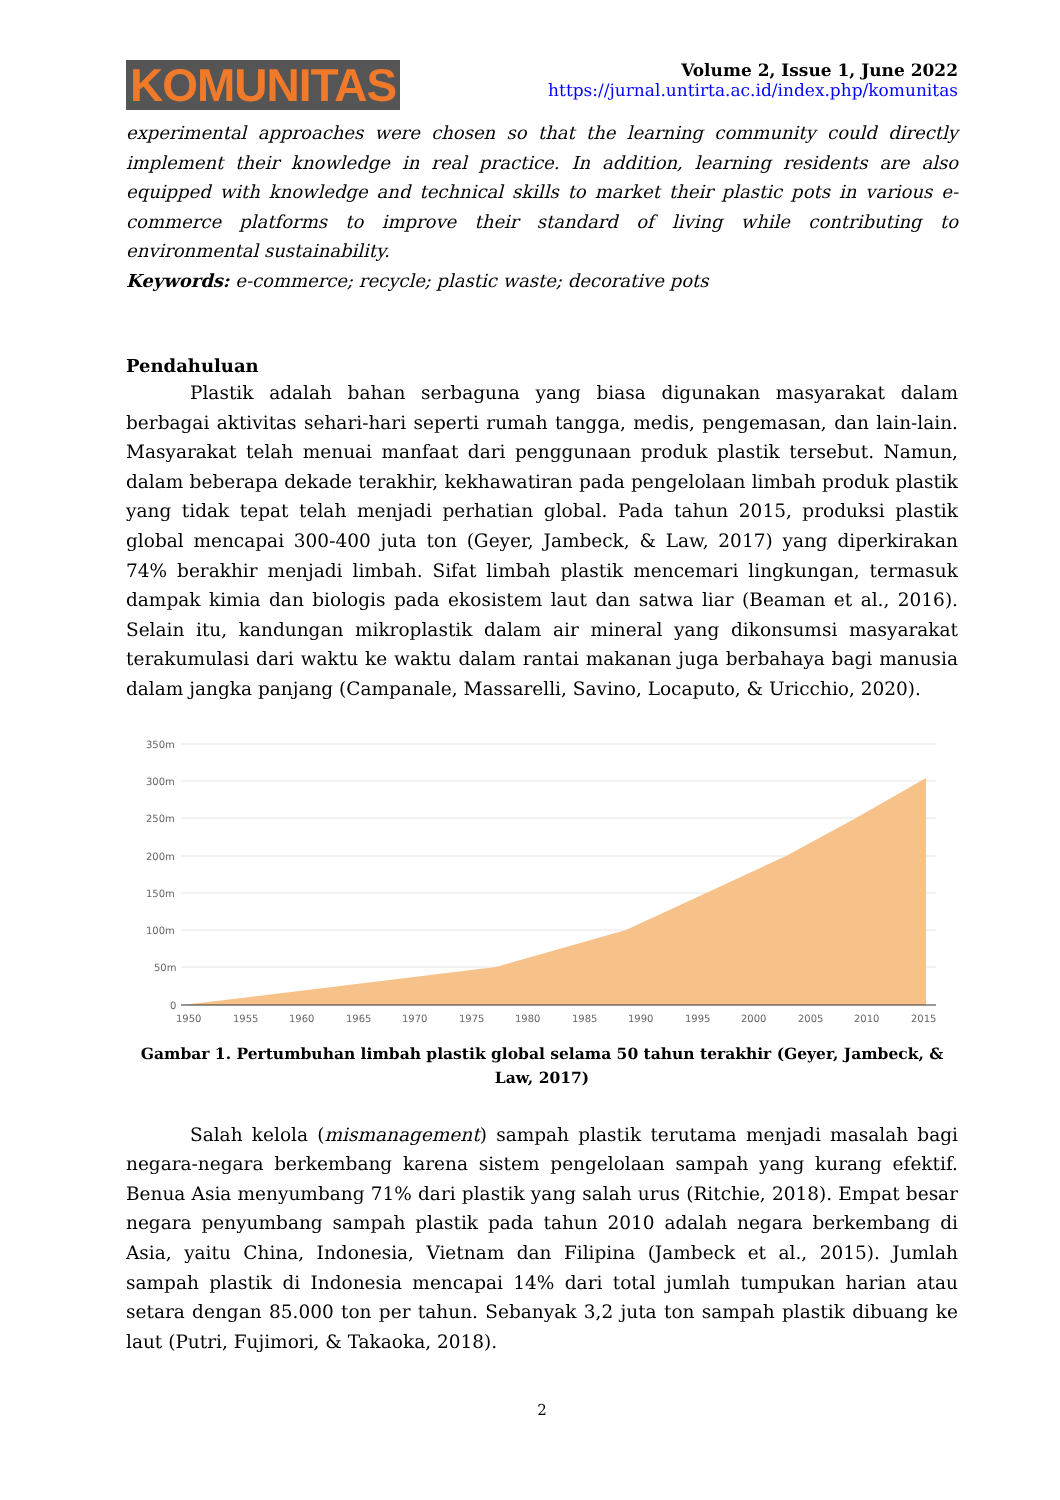KOMUNITAS
Volume 2, Issue 1, June 2022
https://jurnal.untirta.ac.id/index.php/komunitas
experimental approaches were chosen so that the learning community could directly implement their knowledge in real practice. In addition, learning residents are also equipped with knowledge and technical skills to market their plastic pots in various e-commerce platforms to improve their standard of living while contributing to environmental sustainability.
Keywords: e-commerce; recycle; plastic waste; decorative pots
Pendahuluan
Plastik adalah bahan serbaguna yang biasa digunakan masyarakat dalam berbagai aktivitas sehari-hari seperti rumah tangga, medis, pengemasan, dan lain-lain. Masyarakat telah menuai manfaat dari penggunaan produk plastik tersebut. Namun, dalam beberapa dekade terakhir, kekhawatiran pada pengelolaan limbah produk plastik yang tidak tepat telah menjadi perhatian global. Pada tahun 2015, produksi plastik global mencapai 300-400 juta ton (Geyer, Jambeck, & Law, 2017) yang diperkirakan 74% berakhir menjadi limbah. Sifat limbah plastik mencemari lingkungan, termasuk dampak kimia dan biologis pada ekosistem laut dan satwa liar (Beaman et al., 2016). Selain itu, kandungan mikroplastik dalam air mineral yang dikonsumsi masyarakat terakumulasi dari waktu ke waktu dalam rantai makanan juga berbahaya bagi manusia dalam jangka panjang (Campanale, Massarelli, Savino, Locaputo, & Uricchio, 2020).
350m
300m
250m
200m
150m
100m
50m
0
1950
1955
1960
1965
1970
1975
1980
1985
1990
1995
2000
2005
2010
2015
Gambar 1. Pertumbuhan limbah plastik global selama 50 tahun terakhir (Geyer, Jambeck, & Law, 2017)
Salah kelola (mismanagement) sampah plastik terutama menjadi masalah bagi negara-negara berkembang karena sistem pengelolaan sampah yang kurang efektif. Benua Asia menyumbang 71% dari plastik yang salah urus (Ritchie, 2018). Empat besar negara penyumbang sampah plastik pada tahun 2010 adalah negara berkembang di Asia, yaitu China, Indonesia, Vietnam dan Filipina (Jambeck et al., 2015). Jumlah sampah plastik di Indonesia mencapai 14% dari total jumlah tumpukan harian atau setara dengan 85.000 ton per tahun. Sebanyak 3,2 juta ton sampah plastik dibuang ke laut (Putri, Fujimori, & Takaoka, 2018).
2